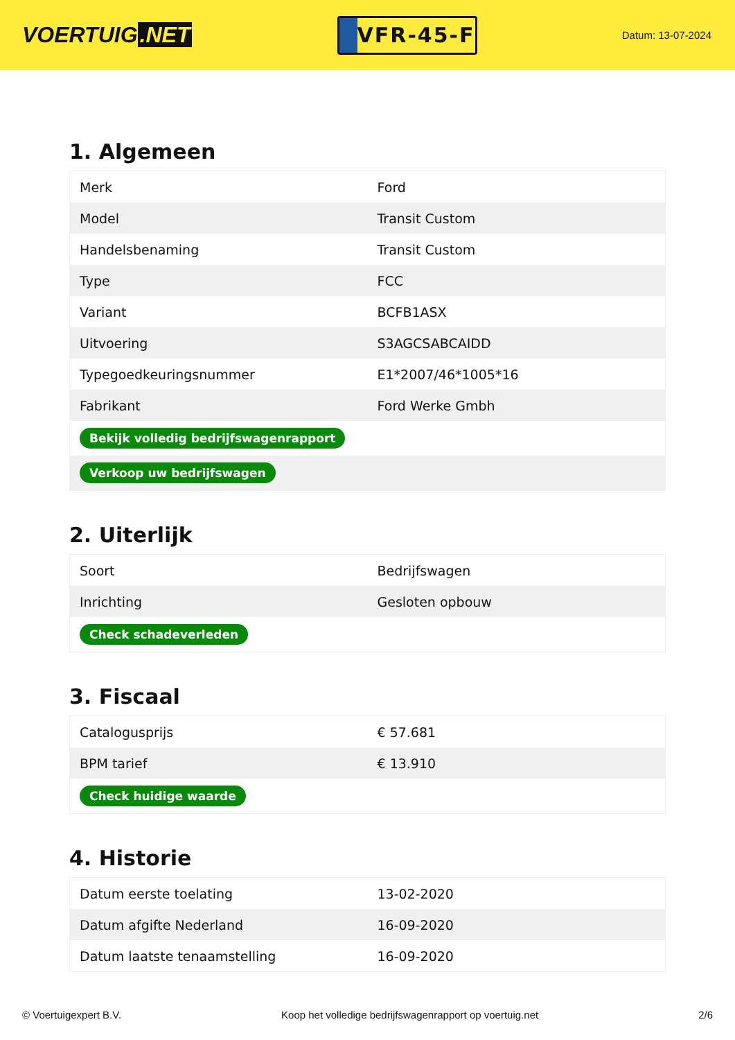VOERTUIG.NET
VFR-45-F
Datum: 13-07-2024
1. Algemeen
| Merk | Ford |
| Model | Transit Custom |
| Handelsbenaming | Transit Custom |
| Type | FCC |
| Variant | BCFB1ASX |
| Uitvoering | S3AGCSABCAIDD |
| Typegoedkeuringsnummer | E1*2007/46*1005*16 |
| Fabrikant | Ford Werke Gmbh |
| Bekijk volledig bedrijfswagenrapport | |
| Verkoop uw bedrijfswagen | |
2. Uiterlijk
| Soort | Bedrijfswagen |
| Inrichting | Gesloten opbouw |
| Check schadeverleden | |
3. Fiscaal
| Catalogusprijs | € 57.681 |
| BPM tarief | € 13.910 |
| Check huidige waarde | |
4. Historie
| Datum eerste toelating | 13-02-2020 |
| Datum afgifte Nederland | 16-09-2020 |
| Datum laatste tenaamstelling | 16-09-2020 |
© Voertuigexpert B.V. Koop het volledige bedrijfswagenrapport op voertuig.net 2/6